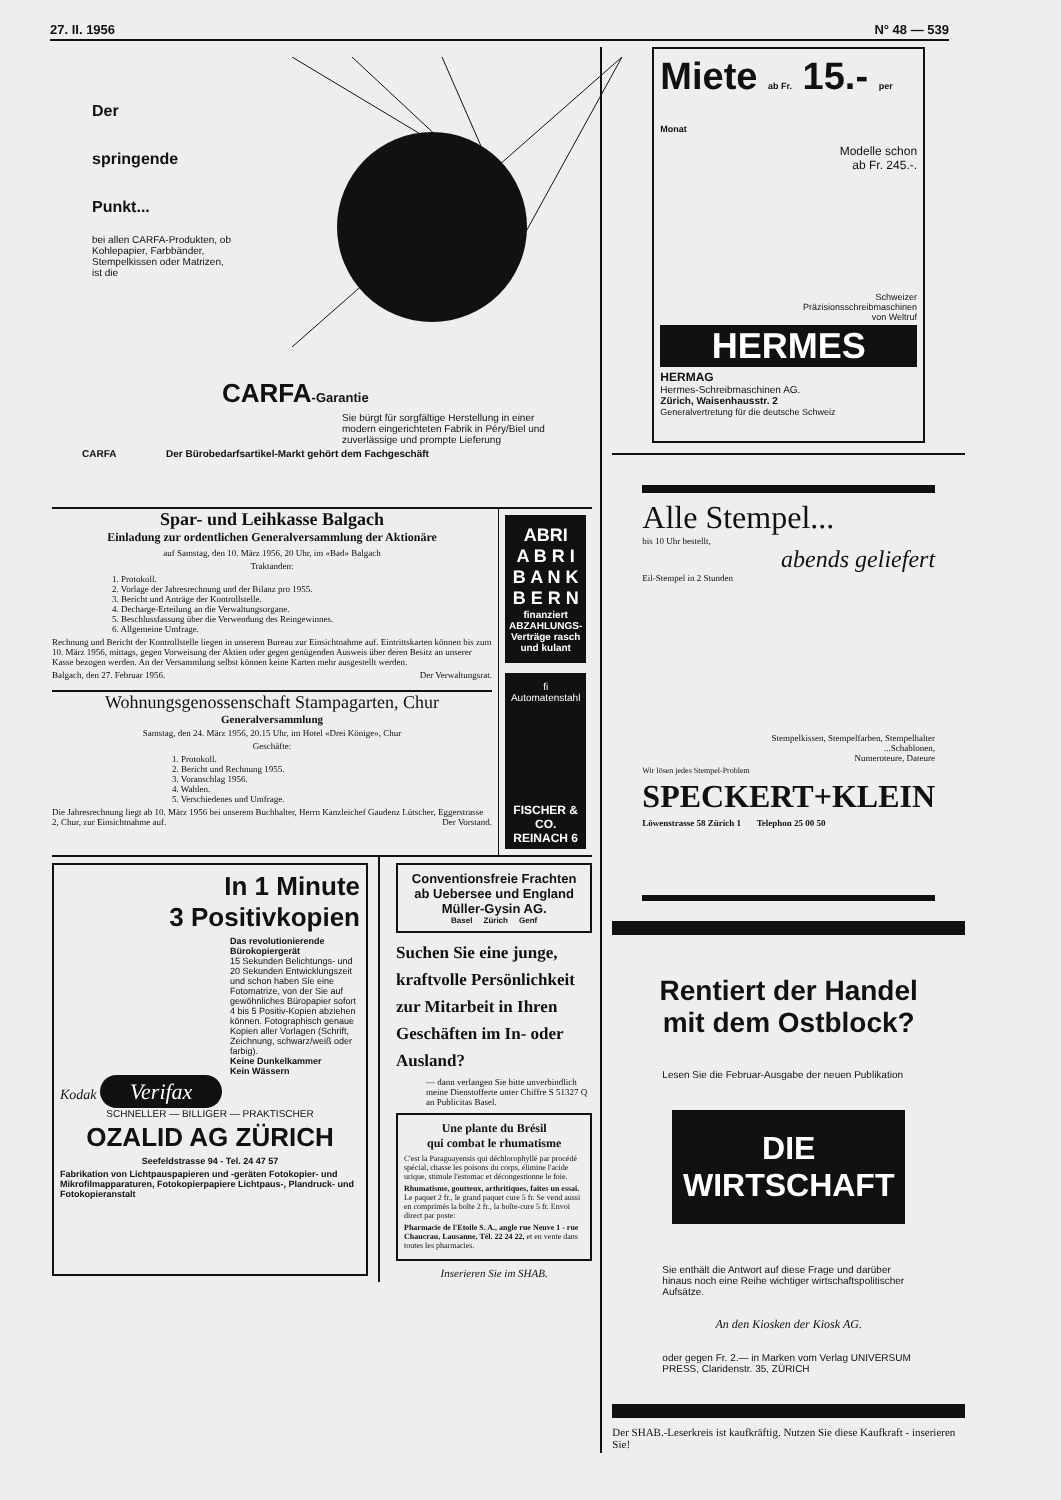27. II. 1956 N° 48 — 539
Der
springende
Punkt...
bei allen CARFA-Produkten, ob Kohlepapier, Farbbänder, Stempelkissen oder Matrizen, ist die
CARFA-Garantie
Sie bürgt für sorgfältige Herstellung in einer modern eingerichteten Fabrik in Péry/Biel und zuverlässige und prompte Lieferung
CARFA Der Bürobedarfsartikel-Markt gehört dem Fachgeschäft
Spar- und Leihkasse Balgach
Einladung zur ordentlichen Generalversammlung der Aktionäre
auf Samstag, den 10. März 1956, 20 Uhr, im «Bad» Balgach
Traktanden:
1. Protokoll.
2. Vorlage der Jahresrechnung und der Bilanz pro 1955.
3. Bericht und Anträge der Kontrollstelle.
4. Decharge-Erteilung an die Verwaltungsorgane.
5. Beschlussfassung über die Verwendung des Reingewinnes.
6. Allgemeine Umfrage.
Rechnung und Bericht der Kontrollstelle liegen in unserem Bureau zur Einsichtnahme auf. Eintrittskarten können bis zum 10. März 1956, mittags, gegen Vorweisung der Aktien oder gegen genügenden Ausweis über deren Besitz an unserer Kasse bezogen werden. An der Versammlung selbst können keine Karten mehr ausgestellt werden.
Balgach, den 27. Februar 1956. Der Verwaltungsrat.
Wohnungsgenossenschaft Stampagarten, Chur
Generalversammlung
Samstag, den 24. März 1956, 20.15 Uhr, im Hotel «Drei Könige», Chur
Geschäfte:
1. Protokoll.
2. Bericht und Rechnung 1955.
3. Voranschlag 1956.
4. Wahlen.
5. Verschiedenes und Umfrage.
Die Jahresrechnung liegt ab 10. März 1956 bei unserem Buchhalter, Herrn Kanzleichef Gaudenz Lütscher, Eggerstrasse 2, Chur, zur Einsichtnahme auf. Der Vorstand.
ABRI
A B R I
B A N K
B E R N
finanziert ABZAHLUNGS-Verträge rasch und kulant
fi Automatenstahl
FISCHER & CO.
REINACH 6
In 1 Minute
3 Positivkopien
Das revolutionierende Bürokopiergerät
15 Sekunden Belichtungs- und 20 Sekunden Entwicklungszeit und schon haben Sie eine Fotomatrize, von der Sie auf gewöhnliches Büropapier sofort 4 bis 5 Positiv-Kopien abziehen können. Fotographisch genaue Kopien aller Vorlagen (Schrift, Zeichnung, schwarz/weiß oder farbig).
Keine Dunkelkammer
Kein Wässern
Kodak Verifax
SCHNELLER — BILLIGER — PRAKTISCHER
OZALID AG ZÜRICH
Seefeldstrasse 94 - Tel. 24 47 57
Fabrikation von Lichtpauspapieren und -geräten Fotokopier- und Mikrofilmapparaturen, Fotokopierpapiere Lichtpaus-, Plandruck- und Fotokopieranstalt
Conventionsfreie Frachten ab Uebersee und England
Müller-Gysin AG.
Basel Zürich Genf
Suchen Sie eine junge, kraftvolle Persönlichkeit zur Mitarbeit in Ihren Geschäften im In- oder Ausland?
— dann verlangen Sie bitte unverbindlich meine Dienstofferte unter Chiffre S 51327 Q an Publicitas Basel.
Une plante du Brésil
qui combat le rhumatisme
C'est la Paraguayensis qui déchlorophyllé par procédé spécial, chasse les poisons du corps, élimine l'acide urique, stimule l'estomac et décongestionne le foie.
Rhumatisme, goutteux, arthritiques, faites un essai. Le paquet 2 fr., le grand paquet cure 5 fr. Se vend aussi en comprimés la boîte 2 fr., la boîte-cure 5 fr. Envoi direct par poste:
Pharmacie de l'Etoile S. A., angle rue Neuve 1 - rue Chaucrau, Lausanne, Tél. 22 24 22, et en vente dans toutes les pharmacies.
Inserieren Sie im SHAB.
Miete ab Fr. 15.- per Monat
Modelle schon
ab Fr. 245.-.
Schweizer
Präzisionsschreibmaschinen
von Weltruf
HERMES
HERMAG
Hermes-Schreibmaschinen AG.
Zürich, Waisenhausstr. 2
Generalvertretung für die deutsche Schweiz
Alle Stempel...
bis 10 Uhr bestellt,
abends geliefert
Eil-Stempel in 2 Stunden
Stempelkissen, Stempelfarben, Stempelhalter
...Schablonen,
Numeroteure, Dateure
Wir lösen jedes Stempel-Problem
SPECKERT+KLEIN
Löwenstrasse 58 Zürich 1 Telephon 25 00 50
Rentiert der Handel
mit dem Ostblock?
Lesen Sie die Februar-Ausgabe der neuen Publikation
DIE WIRTSCHAFT
Sie enthält die Antwort auf diese Frage und darüber hinaus noch eine Reihe wichtiger wirtschaftspolitischer Aufsätze.
An den Kiosken der Kiosk AG.
oder gegen Fr. 2.— in Marken vom Verlag UNIVERSUM PRESS, Claridenstr. 35, ZÜRICH
Der SHAB.-Leserkreis ist kaufkräftig. Nutzen Sie diese Kaufkraft - inserieren Sie!